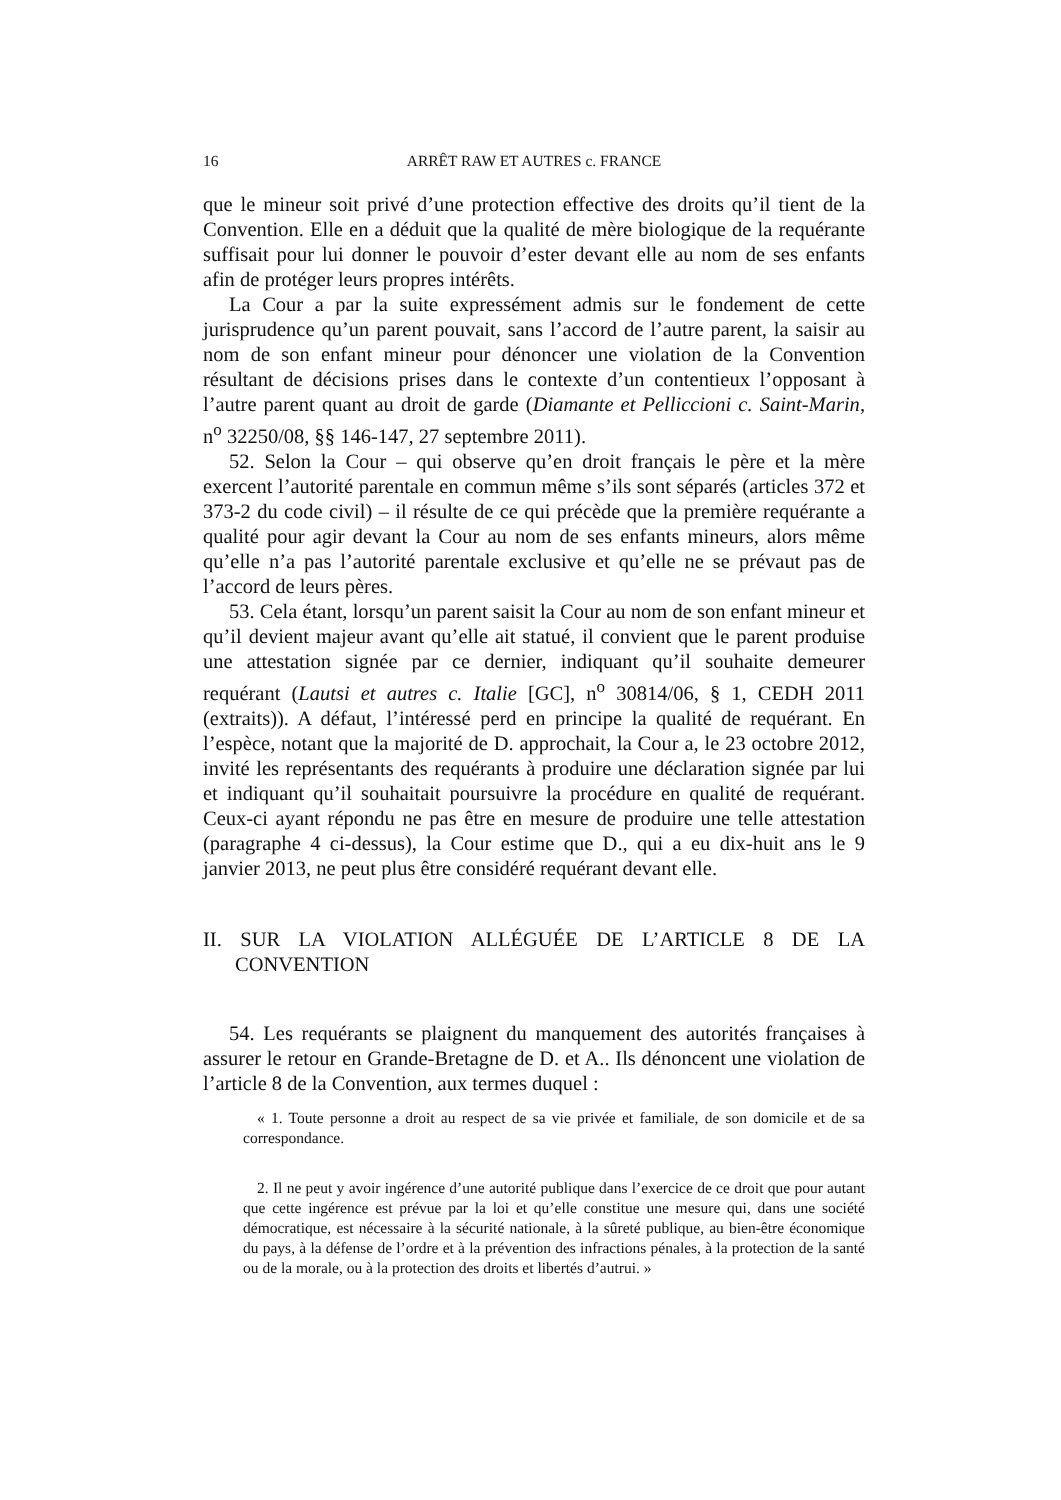16 ARRÊT RAW ET AUTRES c. FRANCE
que le mineur soit privé d’une protection effective des droits qu’il tient de la Convention. Elle en a déduit que la qualité de mère biologique de la requérante suffisait pour lui donner le pouvoir d’ester devant elle au nom de ses enfants afin de protéger leurs propres intérêts.
La Cour a par la suite expressément admis sur le fondement de cette jurisprudence qu’un parent pouvait, sans l’accord de l’autre parent, la saisir au nom de son enfant mineur pour dénoncer une violation de la Convention résultant de décisions prises dans le contexte d’un contentieux l’opposant à l’autre parent quant au droit de garde (Diamante et Pelliccioni c. Saint-Marin, n<sup>o</sup> 32250/08, §§ 146-147, 27 septembre 2011).
52. Selon la Cour – qui observe qu’en droit français le père et la mère exercent l’autorité parentale en commun même s’ils sont séparés (articles 372 et 373-2 du code civil) – il résulte de ce qui précède que la première requérante a qualité pour agir devant la Cour au nom de ses enfants mineurs, alors même qu’elle n’a pas l’autorité parentale exclusive et qu’elle ne se prévaut pas de l’accord de leurs pères.
53. Cela étant, lorsqu’un parent saisit la Cour au nom de son enfant mineur et qu’il devient majeur avant qu’elle ait statué, il convient que le parent produise une attestation signée par ce dernier, indiquant qu’il souhaite demeurer requérant (Lautsi et autres c. Italie [GC], n<sup>o</sup> 30814/06, § 1, CEDH 2011 (extraits)). A défaut, l’intéressé perd en principe la qualité de requérant. En l’espèce, notant que la majorité de D. approchait, la Cour a, le 23 octobre 2012, invité les représentants des requérants à produire une déclaration signée par lui et indiquant qu’il souhaitait poursuivre la procédure en qualité de requérant. Ceux-ci ayant répondu ne pas être en mesure de produire une telle attestation (paragraphe 4 ci-dessus), la Cour estime que D., qui a eu dix-huit ans le 9 janvier 2013, ne peut plus être considéré requérant devant elle.
II. SUR LA VIOLATION ALLÉGUÉE DE L’ARTICLE 8 DE LA CONVENTION
54. Les requérants se plaignent du manquement des autorités françaises à assurer le retour en Grande-Bretagne de D. et A.. Ils dénoncent une violation de l’article 8 de la Convention, aux termes duquel :
« 1. Toute personne a droit au respect de sa vie privée et familiale, de son domicile et de sa correspondance.
2. Il ne peut y avoir ingérence d’une autorité publique dans l’exercice de ce droit que pour autant que cette ingérence est prévue par la loi et qu’elle constitue une mesure qui, dans une société démocratique, est nécessaire à la sécurité nationale, à la sûreté publique, au bien-être économique du pays, à la défense de l’ordre et à la prévention des infractions pénales, à la protection de la santé ou de la morale, ou à la protection des droits et libertés d’autrui. »